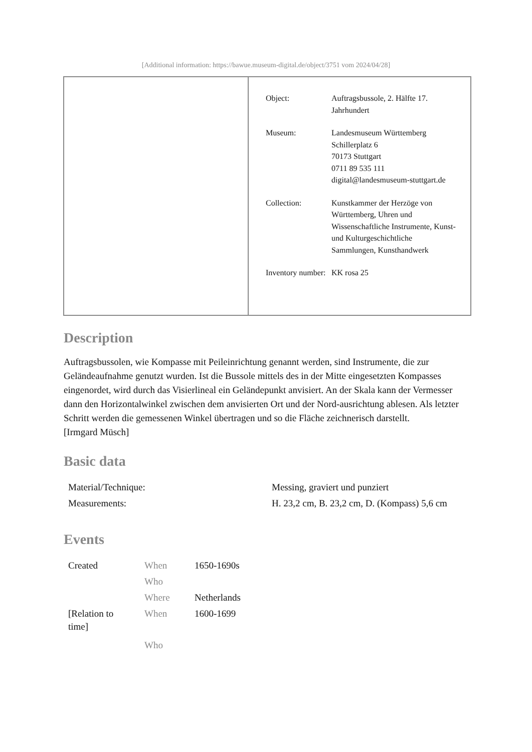[Additional information: https://bawue.museum-digital.de/object/3751 vom 2024/04/28]
| Object: | Auftragsbussole, 2. Hälfte 17. Jahrhundert |
| Museum: | Landesmuseum Württemberg Schillerplatz 6 70173 Stuttgart 0711 89 535 111 digital@landesmuseum-stuttgart.de |
| Collection: | Kunstkammer der Herzöge von Württemberg, Uhren und Wissenschaftliche Instrumente, Kunst- und Kulturgeschichtliche Sammlungen, Kunsthandwerk |
| Inventory number: | KK rosa 25 |
Description
Auftragsbussolen, wie Kompasse mit Peileinrichtung genannt werden, sind Instrumente, die zur Geländeaufnahme genutzt wurden. Ist die Bussole mittels des in der Mitte eingesetzten Kompasses eingenordet, wird durch das Visierlineal ein Geländepunkt anvisiert. An der Skala kann der Vermesser dann den Horizontalwinkel zwischen dem anvisierten Ort und der Nord-ausrichtung ablesen. Als letzter Schritt werden die gemessenen Winkel übertragen und so die Fläche zeichnerisch darstellt.
[Irmgard Müsch]
Basic data
| Material/Technique: | Messing, graviert und punziert |
| Measurements: | H. 23,2 cm, B. 23,2 cm, D. (Kompass) 5,6 cm |
Events
| Created | When | 1650-1690s |
| | Who | |
| | Where | Netherlands |
| [Relation to time] | When | 1600-1699 |
| | Who | |